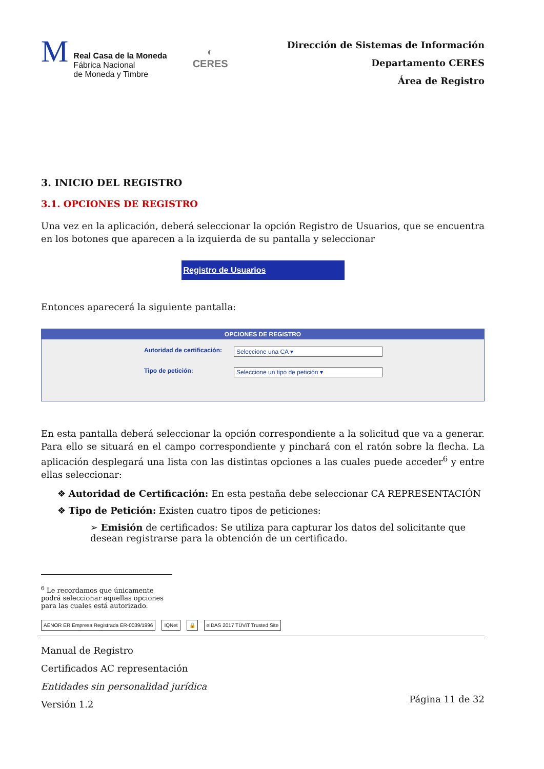M
Real Casa de la Moneda
Fábrica Nacional
de Moneda y Timbre
◐
CERES
Dirección de Sistemas de Información
Departamento CERES
Área de Registro
3. INICIO DEL REGISTRO
3.1. OPCIONES DE REGISTRO
Una vez en la aplicación, deberá seleccionar la opción Registro de Usuarios, que se encuentra en los botones que aparecen a la izquierda de su pantalla y seleccionar
Registro de Usuarios
Entonces aparecerá la siguiente pantalla:
OPCIONES DE REGISTRO
Autoridad de certificación: Seleccione una CA ▾
Tipo de petición: Seleccione un tipo de petición ▾
En esta pantalla deberá seleccionar la opción correspondiente a la solicitud que va a generar. Para ello se situará en el campo correspondiente y pinchará con el ratón sobre la flecha. La aplicación desplegará una lista con las distintas opciones a las cuales puede acceder<sup>6</sup> y entre ellas seleccionar:
❖ Autoridad de Certificación: En esta pestaña debe seleccionar CA REPRESENTACIÓN
❖ Tipo de Petición: Existen cuatro tipos de peticiones:
➢ Emisión de certificados: Se utiliza para capturar los datos del solicitante que desean registrarse para la obtención de un certificado.
<sup>6</sup> Le recordamos que únicamente podrá seleccionar aquellas opciones para las cuales está autorizado.
AENOR ER Empresa Registrada ER-0039/1996
IQNet 🔒 eIDAS 2017 TÜViT Trusted Site
Manual de Registro
Certificados AC representación
Entidades sin personalidad jurídica
Versión 1.2
Página 11 de 32